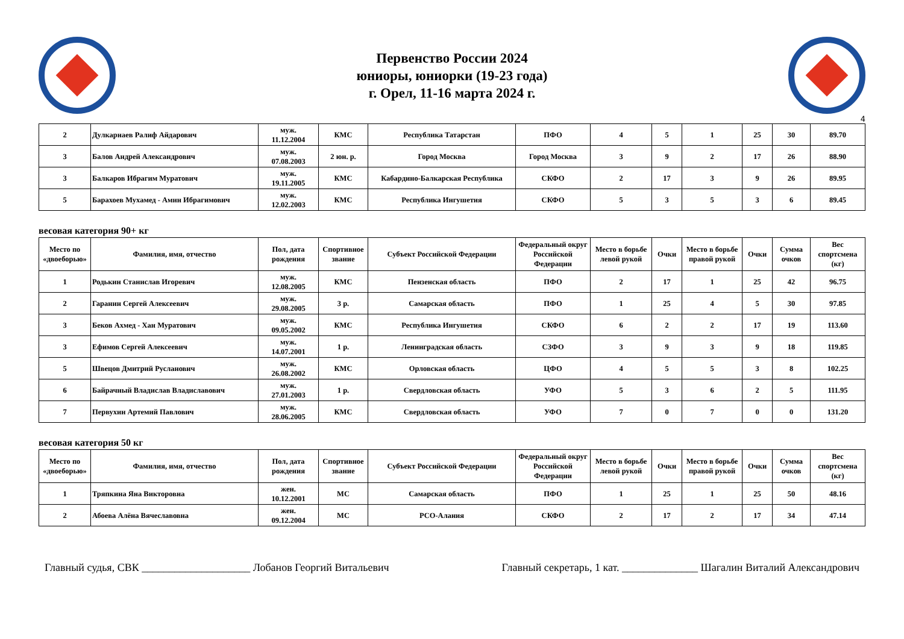Первенство России 2024
юниоры, юниорки (19-23 года)
г. Орел, 11-16 марта 2024 г.
4
| 2 | Дулкарнаев Ралиф Айдарович | муж. 11.12.2004 | КМС | Республика Татарстан | ПФО | 4 | 5 | 1 | 25 | 30 | 89.70 |
| 3 | Балов Андрей Александрович | муж. 07.08.2003 | 2 юн. р. | Город Москва | Город Москва | 3 | 9 | 2 | 17 | 26 | 88.90 |
| 3 | Балкаров Ибрагим Муратович | муж. 19.11.2005 | КМС | Кабардино-Балкарская Республика | СКФО | 2 | 17 | 3 | 9 | 26 | 89.95 |
| 5 | Барахоев Мухамед - Амин Ибрагимович | муж. 12.02.2003 | КМС | Республика Ингушетия | СКФО | 5 | 3 | 5 | 3 | 6 | 89.45 |
весовая категория 90+ кг
| Место по «двоеборью» | Фамилия, имя, отчество | Пол, дата рождения | Спортивное звание | Субъект Российской Федерации | Федеральный округ Российской Федерации | Место в борьбе левой рукой | Очки | Место в борьбе правой рукой | Очки | Сумма очков | Вес спортсмена (кг) |
| --- | --- | --- | --- | --- | --- | --- | --- | --- | --- | --- | --- |
| 1 | Родькин Станислав Игоревич | муж. 12.08.2005 | КМС | Пензенская область | ПФО | 2 | 17 | 1 | 25 | 42 | 96.75 |
| 2 | Гаранин Сергей Алексеевич | муж. 29.08.2005 | 3 р. | Самарская область | ПФО | 1 | 25 | 4 | 5 | 30 | 97.85 |
| 3 | Беков Ахмед - Хан Муратович | муж. 09.05.2002 | КМС | Республика Ингушетия | СКФО | 6 | 2 | 2 | 17 | 19 | 113.60 |
| 3 | Ефимов Сергей Алексеевич | муж. 14.07.2001 | 1 р. | Ленинградская область | СЗФО | 3 | 9 | 3 | 9 | 18 | 119.85 |
| 5 | Швецов Дмитрий Русланович | муж. 26.08.2002 | КМС | Орловская область | ЦФО | 4 | 5 | 5 | 3 | 8 | 102.25 |
| 6 | Байрачный Владислав Владиславович | муж. 27.01.2003 | 1 р. | Свердловская область | УФО | 5 | 3 | 6 | 2 | 5 | 111.95 |
| 7 | Первухин Артемий Павлович | муж. 28.06.2005 | КМС | Свердловская область | УФО | 7 | 0 | 7 | 0 | 0 | 131.20 |
весовая категория 50 кг
| Место по «двоеборью» | Фамилия, имя, отчество | Пол, дата рождения | Спортивное звание | Субъект Российской Федерации | Федеральный округ Российской Федерации | Место в борьбе левой рукой | Очки | Место в борьбе правой рукой | Очки | Сумма очков | Вес спортсмена (кг) |
| --- | --- | --- | --- | --- | --- | --- | --- | --- | --- | --- | --- |
| 1 | Тряпкина Яна Викторовна | жен. 10.12.2001 | МС | Самарская область | ПФО | 1 | 25 | 1 | 25 | 50 | 48.16 |
| 2 | Абоева Алёна Вячеславовна | жен. 09.12.2004 | МС | РСО-Алания | СКФО | 2 | 17 | 2 | 17 | 34 | 47.14 |
Главный судья, СВК ____________________ Лобанов Георгий Витальевич Главный секретарь, 1 кат. ______________ Шагалин Виталий Александрович